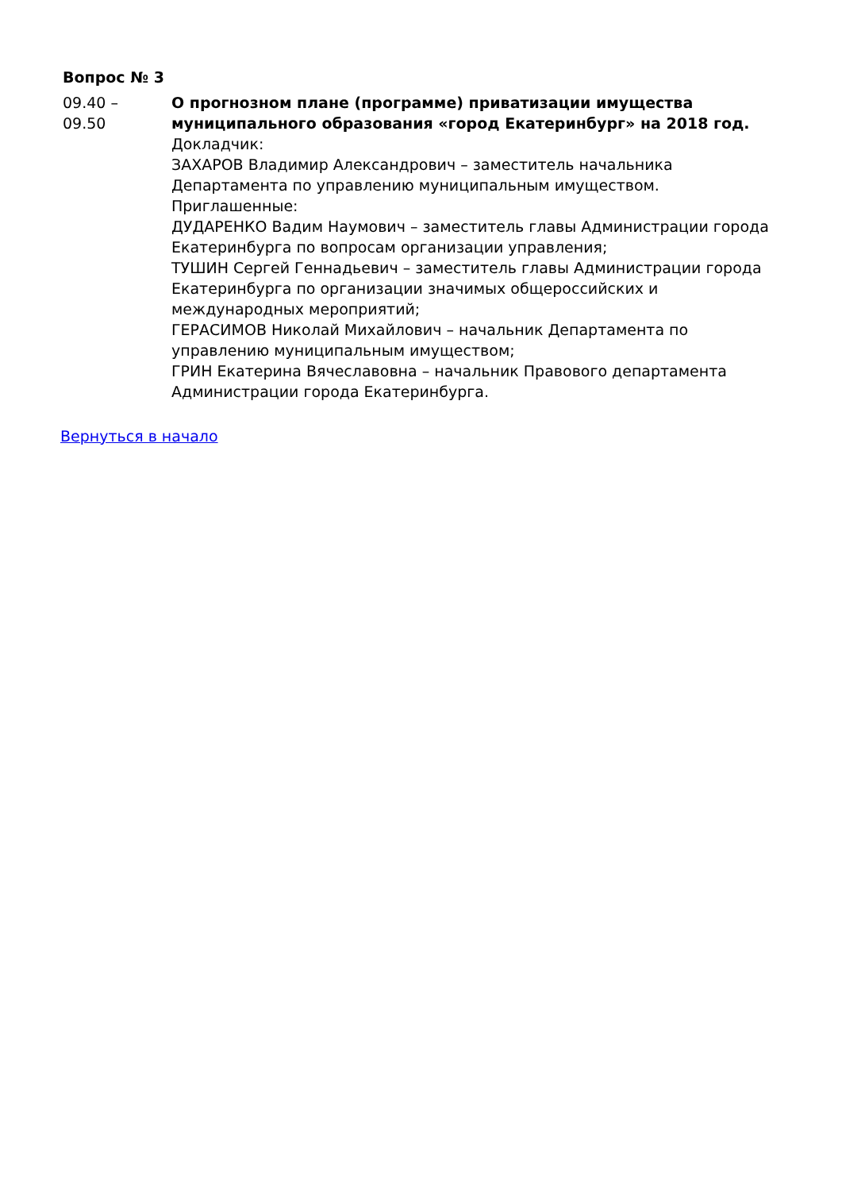Вопрос № 3
09.40 –
09.50
О прогнозном плане (программе) приватизации имущества муниципального образования «город Екатеринбург» на 2018 год.
Докладчик:
ЗАХАРОВ Владимир Александрович – заместитель начальника Департамента по управлению муниципальным имуществом.
Приглашенные:
ДУДАРЕНКО Вадим Наумович – заместитель главы Администрации города Екатеринбурга по вопросам организации управления;
ТУШИН Сергей Геннадьевич – заместитель главы Администрации города Екатеринбурга по организации значимых общероссийских и международных мероприятий;
ГЕРАСИМОВ Николай Михайлович – начальник Департамента по управлению муниципальным имуществом;
ГРИН Екатерина Вячеславовна – начальник Правового департамента Администрации города Екатеринбурга.
Вернуться в начало